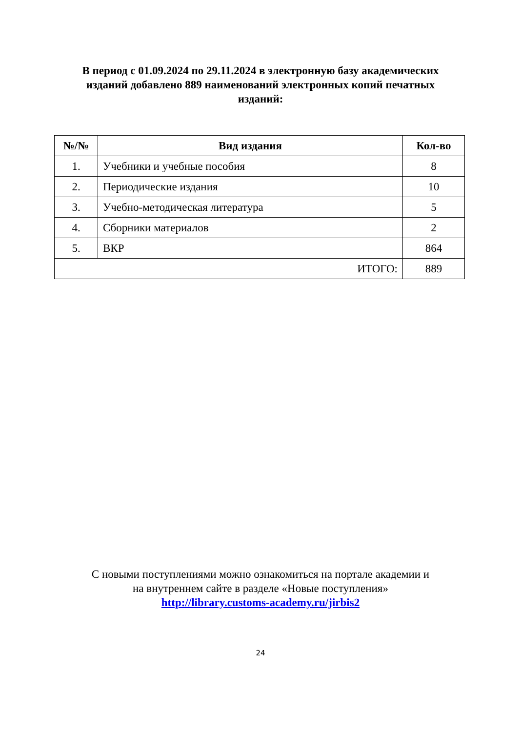В период с 01.09.2024 по 29.11.2024 в электронную базу академических изданий добавлено 889 наименований электронных копий печатных изданий:
| №/№ | Вид издания | Кол-во |
| --- | --- | --- |
| 1. | Учебники и учебные пособия | 8 |
| 2. | Периодические издания | 10 |
| 3. | Учебно-методическая литература | 5 |
| 4. | Сборники материалов | 2 |
| 5. | ВКР | 864 |
| ИТОГО: | | 889 |
С новыми поступлениями можно ознакомиться на портале академии и
на внутреннем сайте в разделе «Новые поступления»
http://library.customs-academy.ru/jirbis2
24